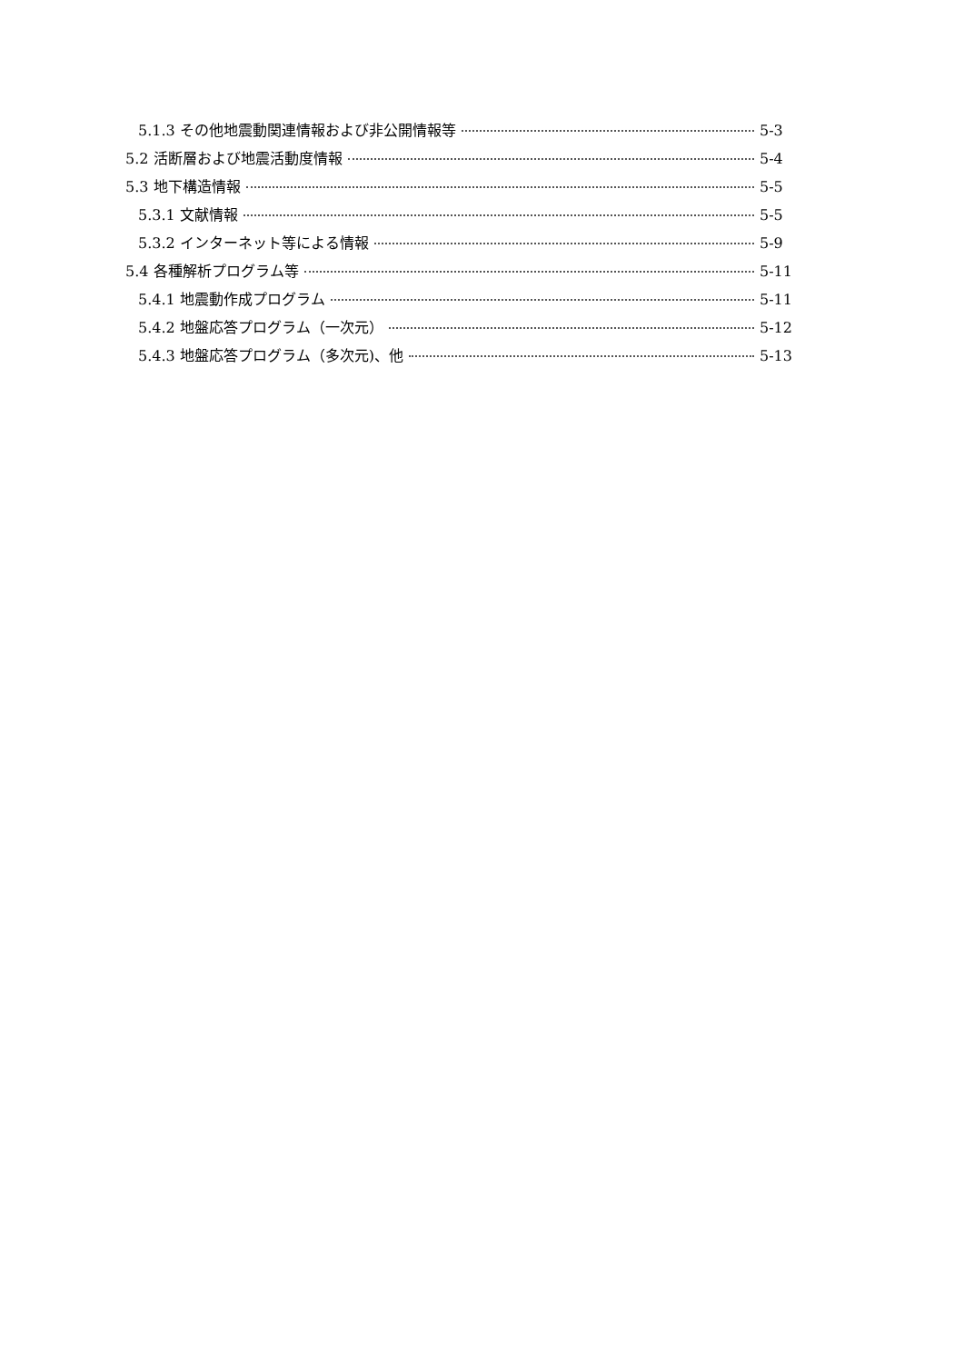5.1.3 その他地震動関連情報および非公開情報等 5-3
5.2 活断層および地震活動度情報 5-4
5.3 地下構造情報 5-5
5.3.1 文献情報 5-5
5.3.2 インターネット等による情報 5-9
5.4 各種解析プログラム等 5-11
5.4.1 地震動作成プログラム 5-11
5.4.2 地盤応答プログラム（一次元） 5-12
5.4.3 地盤応答プログラム（多次元)、他 5-13